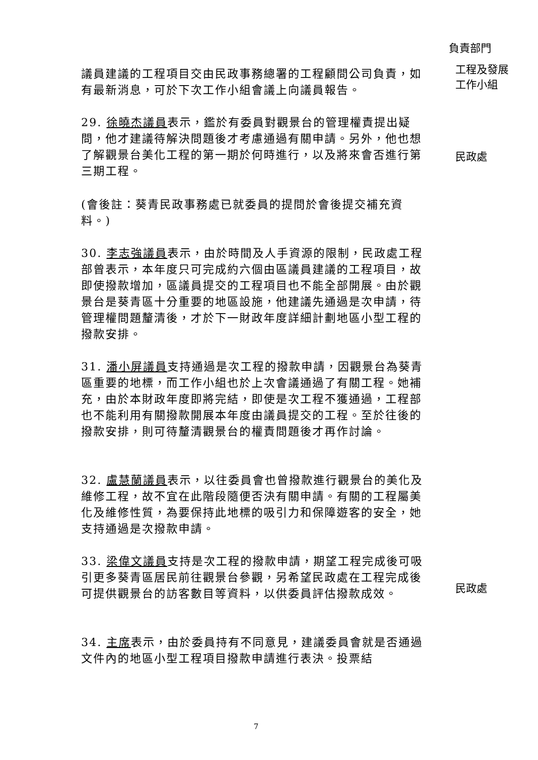負責部門
議員建議的工程項目交由民政事務總署的工程顧問公司負責，如有最新消息，可於下次工作小組會議上向議員報告。
工程及發展工作小組
29. 徐曉杰議員表示，鑑於有委員對觀景台的管理權責提出疑問，他才建議待解決問題後才考慮通過有關申請。另外，他也想了解觀景台美化工程的第一期於何時進行，以及將來會否進行第三期工程。
民政處
(會後註：葵青民政事務處已就委員的提問於會後提交補充資料。)
30. 李志強議員表示，由於時間及人手資源的限制，民政處工程部曾表示，本年度只可完成約六個由區議員建議的工程項目，故即使撥款增加，區議員提交的工程項目也不能全部開展。由於觀景台是葵青區十分重要的地區設施，他建議先通過是次申請，待管理權問題釐清後，才於下一財政年度詳細計劃地區小型工程的撥款安排。
31. 潘小屏議員支持通過是次工程的撥款申請，因觀景台為葵青區重要的地標，而工作小組也於上次會議通過了有關工程。她補充，由於本財政年度即將完結，即使是次工程不獲通過，工程部也不能利用有關撥款開展本年度由議員提交的工程。至於往後的撥款安排，則可待釐清觀景台的權責問題後才再作討論。
32. 盧慧蘭議員表示，以往委員會也曾撥款進行觀景台的美化及維修工程，故不宜在此階段隨便否決有關申請。有關的工程屬美化及維修性質，為要保持此地標的吸引力和保障遊客的安全，她支持通過是次撥款申請。
33. 梁偉文議員支持是次工程的撥款申請，期望工程完成後可吸引更多葵青區居民前往觀景台參觀，另希望民政處在工程完成後可提供觀景台的訪客數目等資料，以供委員評估撥款成效。
民政處
34. 主席表示，由於委員持有不同意見，建議委員會就是否通過文件內的地區小型工程項目撥款申請進行表決。投票結
7